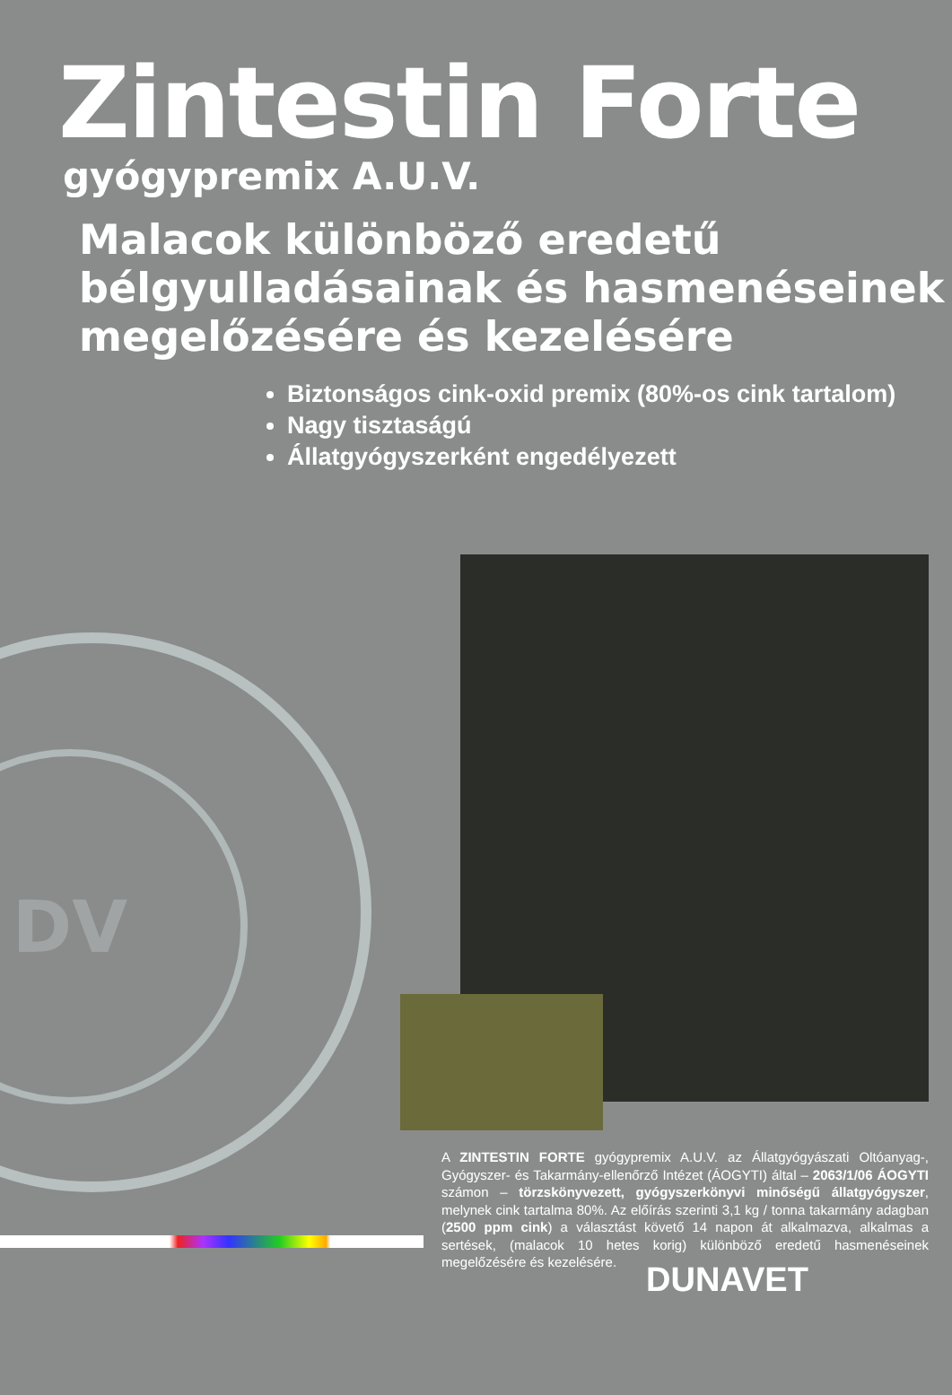DV
Zintestin Forte
gyógypremix A.U.V.
Malacok különböző eredetű
bélgyulladásainak és hasmenéseinek
megelőzésére és kezelésére
Biztonságos cink-oxid premix (80%-os cink tartalom)
Nagy tisztaságú
Állatgyógyszerként engedélyezett
A ZINTESTIN FORTE gyógypremix A.U.V. az Állatgyógyászati Oltóanyag-, Gyógyszer- és Takarmány-ellenőrző Intézet (ÁOGYTI) által – 2063/1/06 ÁOGYTI számon – törzskönyvezett, gyógyszerkönyvi minőségű állatgyógyszer, melynek cink tartalma 80%. Az előírás szerinti 3,1 kg / tonna takarmány adagban (2500 ppm cink) a választást követő 14 napon át alkalmazva, alkalmas a sertések, (malacok 10 hetes korig) különböző eredetű hasmenéseinek megelőzésére és kezelésére.
DUNAVET